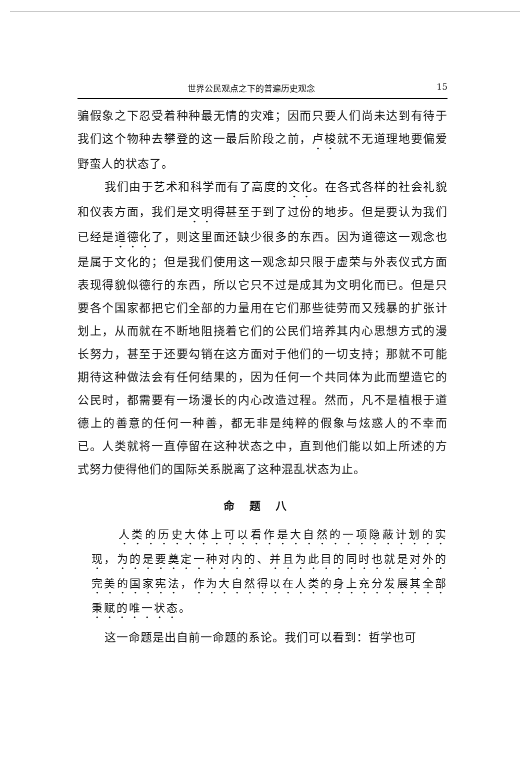世界公民观点之下的普遍历史观念 15
骗假象之下忍受着种种最无情的灾难；因而只要人们尚未达到有待于我们这个物种去攀登的这一最后阶段之前，卢梭就不无道理地要偏爱野蛮人的状态了。
我们由于艺术和科学而有了高度的文化。在各式各样的社会礼貌和仪表方面，我们是文明得甚至于到了过份的地步。但是要认为我们已经是道德化了，则这里面还缺少很多的东西。因为道德这一观念也是属于文化的；但是我们使用这一观念却只限于虚荣与外表仪式方面表现得貌似德行的东西，所以它只不过是成其为文明化而已。但是只要各个国家都把它们全部的力量用在它们那些徒劳而又残暴的扩张计划上，从而就在不断地阻挠着它们的公民们培养其内心思想方式的漫长努力，甚至于还要勾销在这方面对于他们的一切支持；那就不可能期待这种做法会有任何结果的，因为任何一个共同体为此而塑造它的公民时，都需要有一场漫长的内心改造过程。然而，凡不是植根于道德上的善意的任何一种善，都无非是纯粹的假象与炫惑人的不幸而已。人类就将一直停留在这种状态之中，直到他们能以如上所述的方式努力使得他们的国际关系脱离了这种混乱状态为止。
命题八
人类的历史大体上可以看作是大自然的一项隐蔽计划的实现，为的是要奠定一种对内的、并且为此目的同时也就是对外的完美的国家宪法，作为大自然得以在人类的身上充分发展其全部秉赋的唯一状态。
这一命题是出自前一命题的系论。我们可以看到：哲学也可